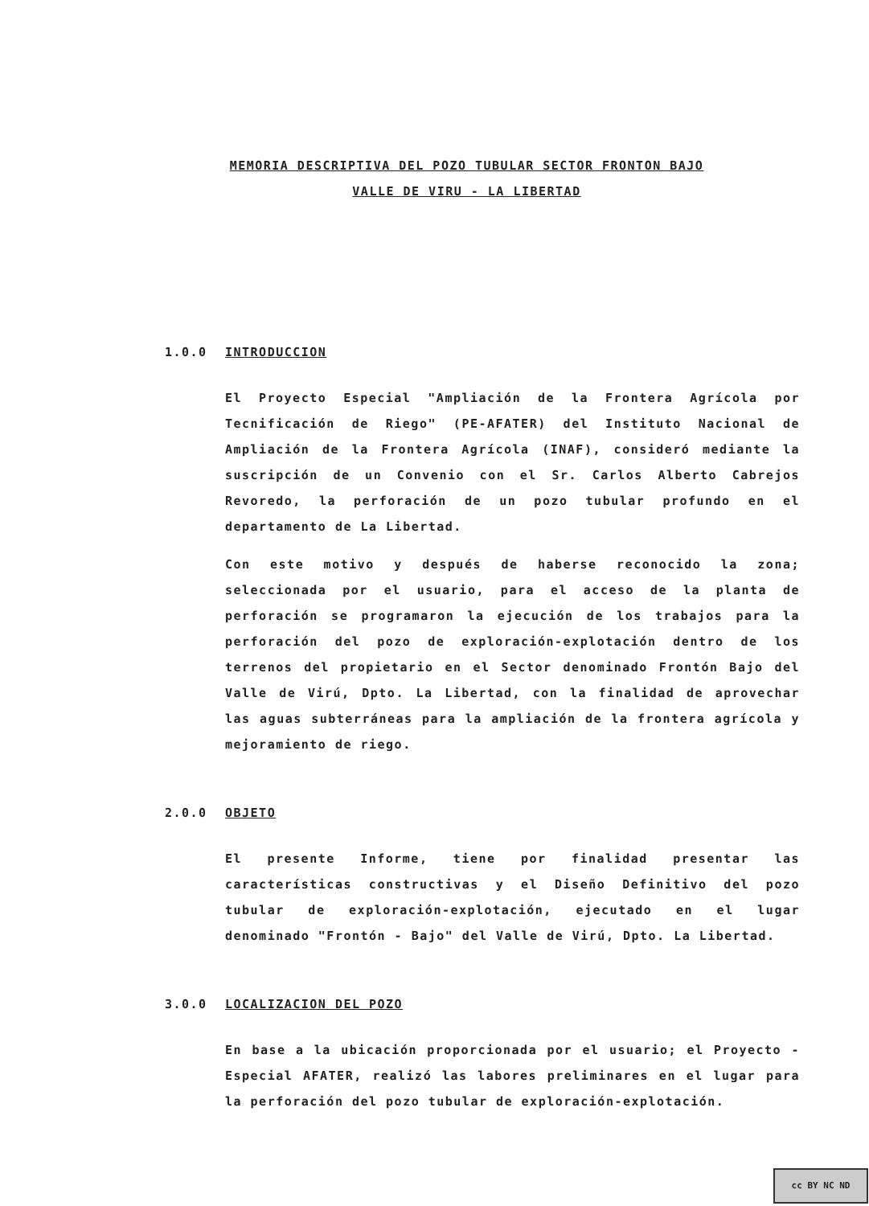MEMORIA DESCRIPTIVA DEL POZO TUBULAR SECTOR FRONTON BAJO
VALLE DE VIRU - LA LIBERTAD
1.0.0 INTRODUCCION
El Proyecto Especial "Ampliación de la Frontera Agrícola por Tecnificación de Riego" (PE-AFATER) del Instituto Nacional de Ampliación de la Frontera Agrícola (INAF), consideró mediante la suscripción de un Convenio con el Sr. Carlos Alberto Cabrejos Revoredo, la perforación de un pozo tubular profundo en el departamento de La Libertad.
Con este motivo y después de haberse reconocido la zona; seleccionada por el usuario, para el acceso de la planta de perforación se programaron la ejecución de los trabajos para la perforación del pozo de exploración-explotación dentro de los terrenos del propietario en el Sector denominado Frontón Bajo del Valle de Virú, Dpto. La Libertad, con la finalidad de aprovechar las aguas subterráneas para la ampliación de la frontera agrícola y mejoramiento de riego.
2.0.0 OBJETO
El presente Informe, tiene por finalidad presentar las características constructivas y el Diseño Definitivo del pozo tubular de exploración-explotación, ejecutado en el lugar denominado "Frontón - Bajo" del Valle de Virú, Dpto. La Libertad.
3.0.0 LOCALIZACION DEL POZO
En base a la ubicación proporcionada por el usuario; el Proyecto - Especial AFATER, realizó las labores preliminares en el lugar para la perforación del pozo tubular de exploración-explotación.
cc BY NC ND